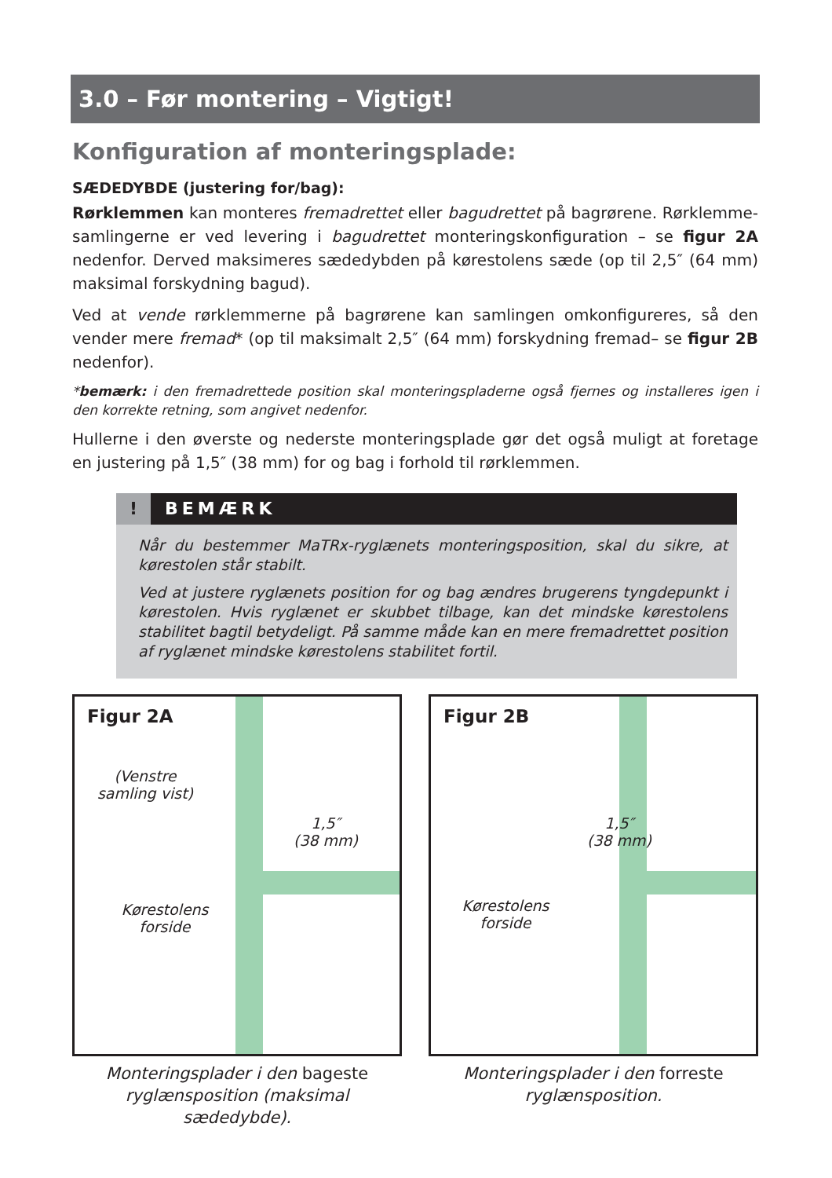3.0 – Før montering – Vigtigt!
Konfiguration af monteringsplade:
SÆDEDYBDE (justering for/bag):
Rørklemmen kan monteres fremadrettet eller bagudrettet på bagrørene. Rørklemme­samlingerne er ved levering i bagudrettet monteringskonfiguration – se figur 2A nedenfor. Derved maksimeres sædedybden på kørestolens sæde (op til 2,5″ (64 mm) maksimal forskydning bagud).
Ved at vende rørklemmerne på bagrørene kan samlingen omkonfigureres, så den vender mere fremad* (op til maksimalt 2,5″ (64 mm) forskydning fremad– se figur 2B nedenfor).
*bemærk: i den fremadrettede position skal monteringspladerne også fjernes og installeres igen i den korrekte retning, som angivet nedenfor.
Hullerne i den øverste og nederste monteringsplade gør det også muligt at foretage en justering på 1,5″ (38 mm) for og bag i forhold til rørklemmen.
! BEMÆRK
Når du bestemmer MaTRx-ryglænets monteringsposition, skal du sikre, at køre­stolen står stabilt.
Ved at justere ryglænets position for og bag ændres brugerens tyngdepunkt i køre­stolen. Hvis ryglænet er skubbet tilbage, kan det mindske kørestolens stabilitet bagtil betydeligt. På samme måde kan en mere fremadrettet position af ryglænet mindske kørestolens stabilitet fortil.
Figur 2A
(Venstre samling vist)
1,5″
(38 mm)
Kørestolens forside
Monteringsplader i den bageste ryglænsposition (maksimal sædedybde).
Figur 2B
1,5″
(38 mm)
Kørestolens forside
Monteringsplader i den forreste ryglænsposition.